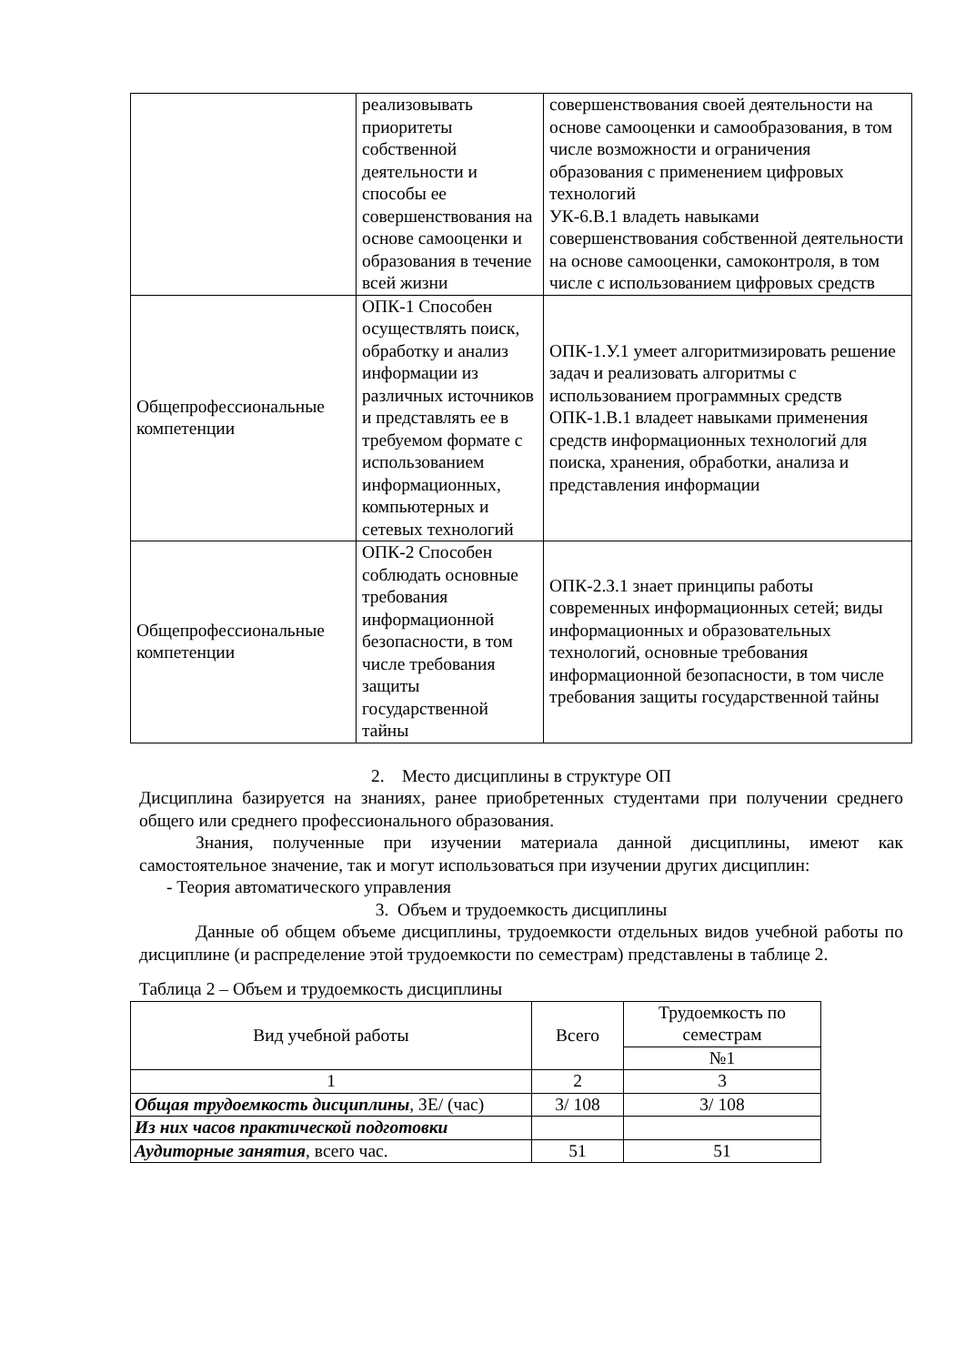| | реализовывать приоритеты собственной деятельности и способы ее совершенствования на основе самооценки и образования в течение всей жизни | совершенствования своей деятельности на основе самооценки и самообразования, в том числе возможности и ограничения образования с применением цифровых технологий УК-6.В.1 владеть навыками совершенствования собственной деятельности на основе самооценки, самоконтроля, в том числе с использованием цифровых средств |
| Общепрофессиональные компетенции | ОПК-1 Способен осуществлять поиск, обработку и анализ информации из различных источников и представлять ее в требуемом формате с использованием информационных, компьютерных и сетевых технологий | ОПК-1.У.1 умеет алгоритмизировать решение задач и реализовать алгоритмы с использованием программных средств ОПК-1.В.1 владеет навыками применения средств информационных технологий для поиска, хранения, обработки, анализа и представления информации |
| Общепрофессиональные компетенции | ОПК-2 Способен соблюдать основные требования информационной безопасности, в том числе требования защиты государственной тайны | ОПК-2.З.1 знает принципы работы современных информационных сетей; виды информационных и образовательных технологий, основные требования информационной безопасности, в том числе требования защиты государственной тайны |
2. Место дисциплины в структуре ОП
Дисциплина базируется на знаниях, ранее приобретенных студентами при получении среднего общего или среднего профессионального образования.
Знания, полученные при изучении материала данной дисциплины, имеют как самостоятельное значение, так и могут использоваться при изучении других дисциплин:
- Теория автоматического управления
3. Объем и трудоемкость дисциплины
Данные об общем объеме дисциплины, трудоемкости отдельных видов учебной работы по дисциплине (и распределение этой трудоемкости по семестрам) представлены в таблице 2.
Таблица 2 – Объем и трудоемкость дисциплины
| Вид учебной работы | Всего | Трудоемкость по семестрам |
| --- | --- | --- |
| | | №1 |
| 1 | 2 | 3 |
| Общая трудоемкость дисциплины , ЗЕ/ (час) | 3/ 108 | 3/ 108 |
| Из них часов практической подготовки | | |
| Аудиторные занятия , всего час. | 51 | 51 |